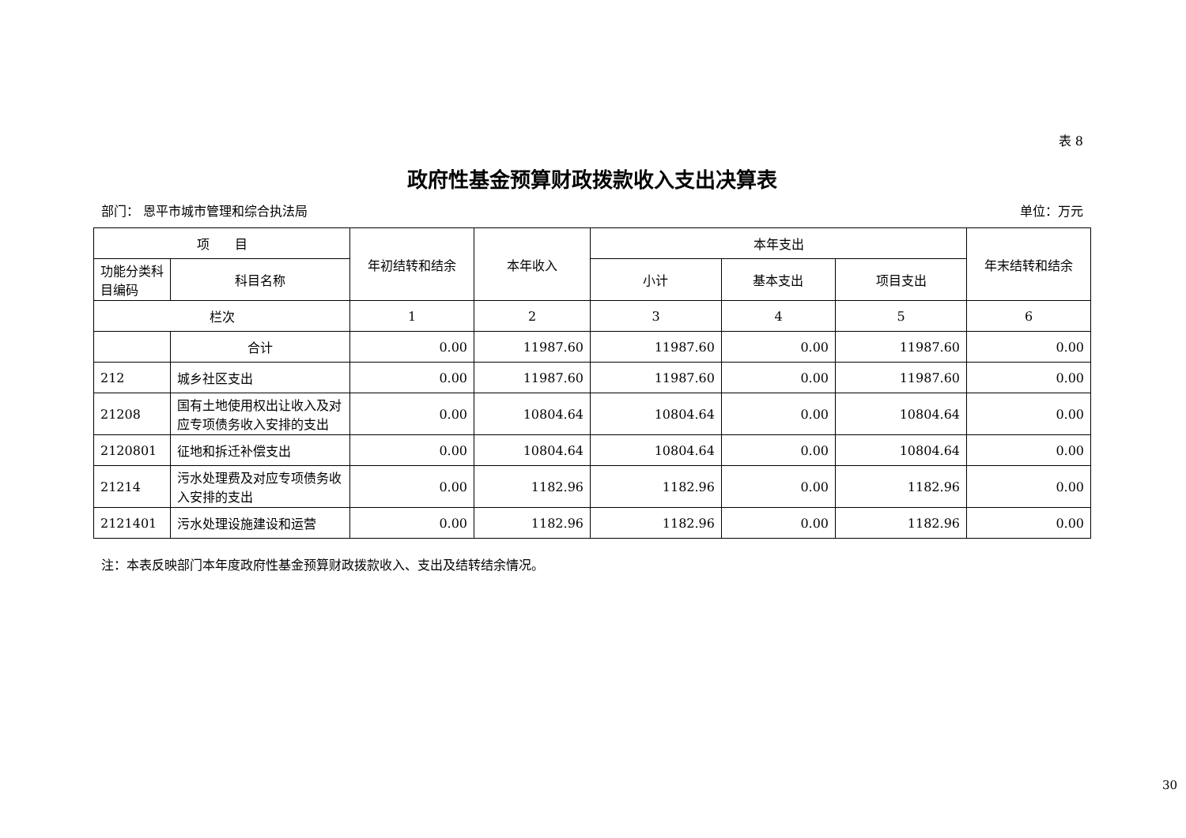表 8
政府性基金预算财政拨款收入支出决算表
部门： 恩平市城市管理和综合执法局 单位：万元
| 项 目 | | 年初结转和结余 | 本年收入 | 本年支出 | | | 年末结转和结余 |
| --- | --- | --- | --- | --- | --- | --- | --- |
| 功能分类科目编码 | 科目名称 | | | 小计 | 基本支出 | 项目支出 | |
| 栏次 | | 1 | 2 | 3 | 4 | 5 | 6 |
| | 合计 | 0.00 | 11987.60 | 11987.60 | 0.00 | 11987.60 | 0.00 |
| 212 | 城乡社区支出 | 0.00 | 11987.60 | 11987.60 | 0.00 | 11987.60 | 0.00 |
| 21208 | 国有土地使用权出让收入及对应专项债务收入安排的支出 | 0.00 | 10804.64 | 10804.64 | 0.00 | 10804.64 | 0.00 |
| 2120801 | 征地和拆迁补偿支出 | 0.00 | 10804.64 | 10804.64 | 0.00 | 10804.64 | 0.00 |
| 21214 | 污水处理费及对应专项债务收入安排的支出 | 0.00 | 1182.96 | 1182.96 | 0.00 | 1182.96 | 0.00 |
| 2121401 | 污水处理设施建设和运营 | 0.00 | 1182.96 | 1182.96 | 0.00 | 1182.96 | 0.00 |
注：本表反映部门本年度政府性基金预算财政拨款收入、支出及结转结余情况。
30